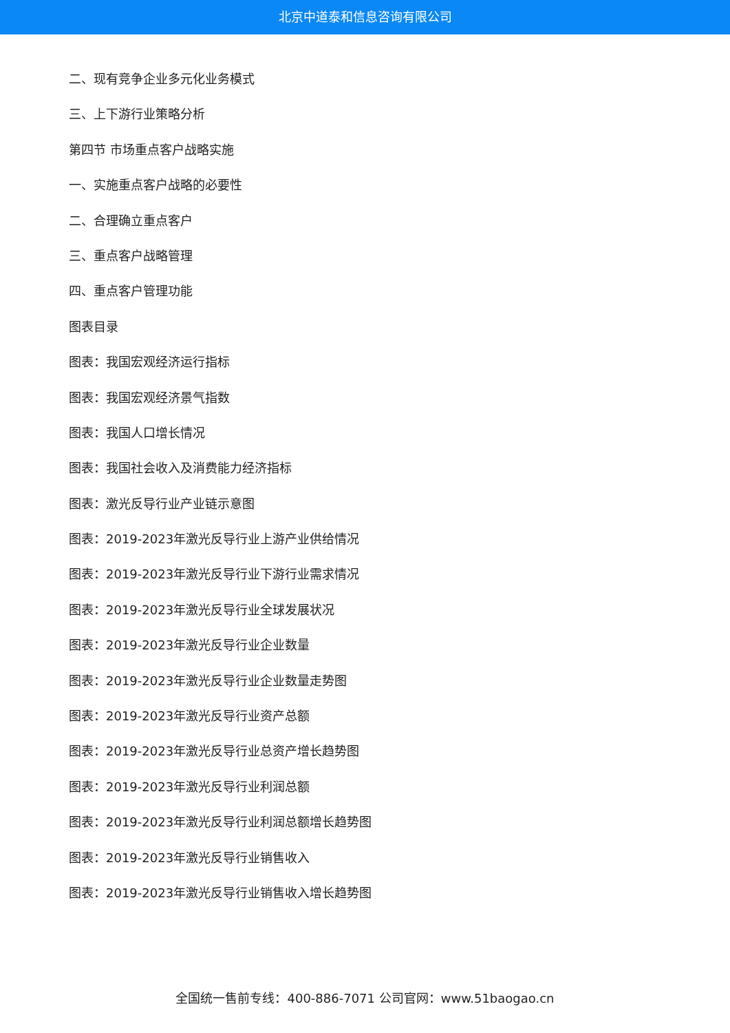北京中道泰和信息咨询有限公司
二、现有竞争企业多元化业务模式
三、上下游行业策略分析
第四节 市场重点客户战略实施
一、实施重点客户战略的必要性
二、合理确立重点客户
三、重点客户战略管理
四、重点客户管理功能
图表目录
图表：我国宏观经济运行指标
图表：我国宏观经济景气指数
图表：我国人口增长情况
图表：我国社会收入及消费能力经济指标
图表：激光反导行业产业链示意图
图表：2019-2023年激光反导行业上游产业供给情况
图表：2019-2023年激光反导行业下游行业需求情况
图表：2019-2023年激光反导行业全球发展状况
图表：2019-2023年激光反导行业企业数量
图表：2019-2023年激光反导行业企业数量走势图
图表：2019-2023年激光反导行业资产总额
图表：2019-2023年激光反导行业总资产增长趋势图
图表：2019-2023年激光反导行业利润总额
图表：2019-2023年激光反导行业利润总额增长趋势图
图表：2019-2023年激光反导行业销售收入
图表：2019-2023年激光反导行业销售收入增长趋势图
全国统一售前专线：400-886-7071 公司官网：www.51baogao.cn